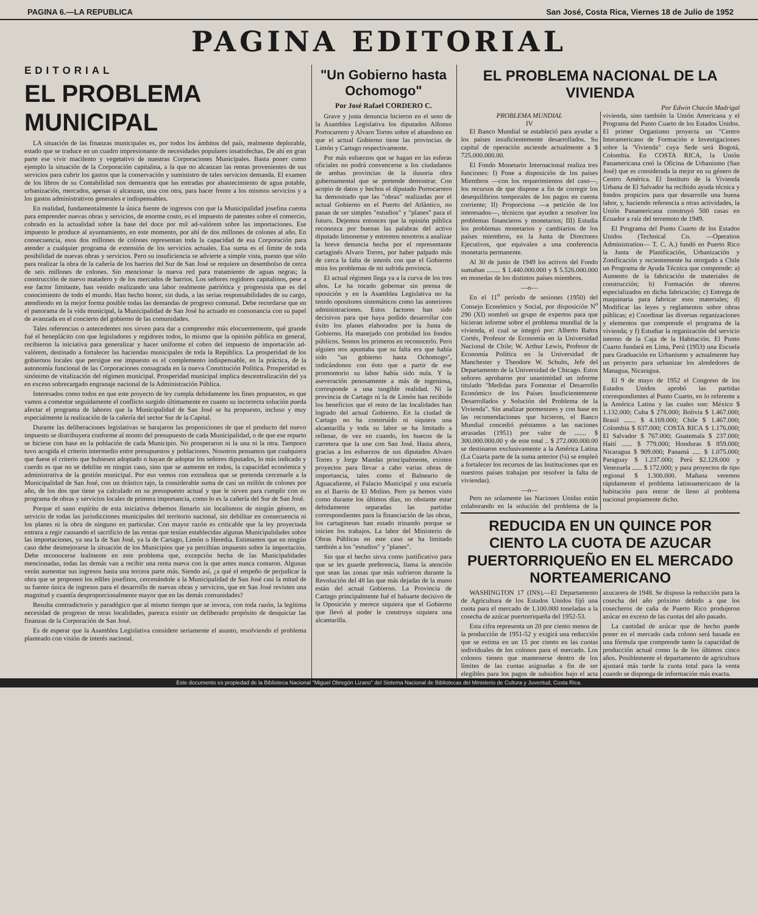PAGINA 6.—LA REPUBLICA San José, Costa Rica, Viernes 18 de Julio de 1952
PAGINA EDITORIAL
EDITORIAL
EL PROBLEMA MUNICIPAL
LA situación de las finanzas municipales es, por todos los ámbitos del país, realmente deplorable, estado que se traduce en un cuadro impresionante de necesidades populares insatisfechas. De ahí en gran parte ese vivir macilento y vegetativo de nuestras Corporaciones Municipales. Basta poner como ejemplo la situación de la Corporación capitalina, a la que no alcanzan las rentas provenientes de sus servicios para cubrir los gastos que la conservación y suministro de tales servicios demanda. El examen de los libros de su Contabilidad nos demuestra que las entradas por abastecimiento de agua potable, urbanización, mercados, apenas si alcanzan, una con otra, para hacer frente a los mismos servicios y a los gastos administrativos generales e indispensables.
En realidad, fundamentalmente la única fuente de ingresos con que la Municipalidad josefina cuenta para emprender nuevas obras y servicios, de enorme costo, es el impuesto de patentes sobre el comercio, cobrado en la actualidad sobre la base del doce por mil ad-valórem sobre las importaciones. Ese impuesto le produce al ayuntamiento, en este momento, por ahí de dos millones de colones al año. En consecuencia, esos dos millones de colones representan toda la capacidad de esa Corporación para atender a cualquier programa de extensión de los servicios actuales. Esa suma es el límite de toda posibilidad de nuevas obras y servicios. Pero su insuficiencia se advierte a simple vista, puesto que sólo para realizar la obra de la cañería de los barrios del Sur de San José se requiere un desembolso de cerca de seis millones de colones. Sin mencionar la nueva red para tratamiento de aguas negras; la construcción de nuevo matadero y de los mercados de barrios. Los señores regidores capitalinos, pese a ese factor limitante, han venido realizando una labor realmente patriótica y progresista que es del conocimiento de todo el mundo. Han hecho honor, sin duda, a las serias responsabilidades de su cargo, atendiendo en la mejor forma posible todas las demandas de progreso comunal. Debe recordarse que en el panorama de la vida municipal, la Municipalidad de San José ha actuado en consonancia con su papel de avanzada en el concierto del gobierno de las comunidades.
Tales referencias o antecedentes nos sirven para dar a comprender más elocuentemente, qué grande fué el beneplácito con que legisladores y regidores todos, lo mismo que la opinión pública en general, recibieron la iniciativa para generalizar y hacer uniforme el cobro del impuesto de importación ad-valórem, destinado a fortalecer las haciendas municipales de toda la República. La prosperidad de los gobiernos locales que persigue ese impuesto es el complemento indispensable, en la práctica, de la autonomía funcional de las Corporaciones consagrada en la nueva Constitución Política. Prosperidad es sinónimo de vitalización del régimen municipal. Prosperidad municipal implica descentralización del ya en exceso sobrecargado engranaje nacional de la Administración Pública.
Interesados como todos en que este proyecto de ley cumpla debidamente los fines propuestos, es que vamos a comentar seguidamente el conflicto surgido últimamente en cuanto su incorrecta solución pueda afectar el programa de labores que la Municipalidad de San José se ha propuesto, incluso y muy especialmente la realización de la cañería del sector Sur de la Capital.
Durante las deliberaciones legislativas se barajaron las proposiciones de que el producto del nuevo impuesto se distribuyera conforme al monto del presupuesto de cada Municipalidad, o de que ese reparto se hiciese con base en la población de cada Municipio. No prosperaron ni la una ni la otra. Tampoco tuvo acogida el criterio intermedio entre presupuestos y poblaciones. Nosotros pensamos que cualquiera que fuese el criterio que hubiesen adoptado o hayan de adoptar los señores diputados, lo más indicado y cuerdo es que no se debilite en ningún caso, sino que se aumente en todos, la capacidad económica y administrativa de la gestión municipal. Por eso vemos con extrañeza que se pretenda cercenarle a la Municipalidad de San José, con un drástico tajo, la considerable suma de casi un millón de colones por año, de los dos que tiene ya calculado en su presupuesto actual y que le sirven para cumplir con su programa de obras y servicios locales de primera importancia, como lo es la cañería del Sur de San José.
Porque el sano espíritu de esta iniciativa debemos llenarlo sin localismos de ningún género, en servicio de todas las jurisdicciones municipales del territorio nacional, sin debilitar en consecuencia ni los planes ni la obra de ninguno en particular. Con mayor razón es criticable que la ley proyectada entrara a regir causando el sacrificio de las rentas que tenían establecidas algunas Municipalidades sobre las importaciones, ya sea la de San José, ya la de Cartago, Limón o Heredia. Estimamos que en ningún caso debe desmejorarse la situación de los Municipios que ya percibían impuesto sobre la importación. Debe reconocerse lealmente en este problema que, excepción hecha de las Municipalidades mencionadas, todas las demás van a recibir una renta nueva con la que antes nunca contaron. Algunas verán aumentar sus ingresos hasta una tercera parte más. Siendo así, ¿a qué el empeño de perjudicar la obra que se proponen los ediles josefinos, cercenándole a la Municipalidad de San José casi la mitad de su fuente única de ingresos para el desarrollo de nuevas obras y servicios, que en San José revisten una magnitud y cuantía desproporcionalmente mayor que en las demás comunidades?
Resulta contradictorio y paradógico que al mismo tiempo que se invoca, con toda razón, la legítima necesidad de progreso de otras localidades, parezca existir un deliberado propósito de desquiciar las finanzas de la Corporación de San José.
Es de esperar que la Asamblea Legislativa considere seriamente el asunto, resolviendo el problema planteado con visión de interés nacional.
"Un Gobierno hasta Ochomogo"
Por José Rafael CORDERO C.
Grave y justa denuncia hicieron en el seno de la Asamblea Legislativa los diputados Alfonso Portocarrero y Alvaro Torres sobre el abandono en que el actual Gobierno tiene las provincias de Limón y Cartago respectivamente.
Por más esfuerzos que se hagan en las esferas oficiales no podrá convencerse a los ciudadanos de ambas provincias de la ilusoria obra gubernamental que se pretende demostrar. Con acopio de datos y hechos el diputado Portocarrero ha demostrado que las "obras" realizadas por el actual Gobierno en el Puerto del Atlántico, no pasan de ser simples "estudios" y "planes" para el futuro. Dejemos entonces que la opinión pública reconozca por buenas las palabras del activo diputado limonense y entremos nosotros a analizar la breve denuncia hecha por el representante cartaginés Alvaro Torres, por haber palpado más de cerca la falta de interés con que el Gobierno mira los problemas de mi sufrida provincia.
El actual régimen llega ya a la curva de los tres años. Le ha tocado gobernar sin prensa de oposición y en la Asamblea Legislativa no ha tenido opositores sistemáticos como las anteriores administraciones. Estos factores han sido decisivos para que haya podido desarrollar con éxito los planes elaborados por la Junta de Gobierno. Ha manejado con probidad los fondos públicos. Somos los primeros en reconocerlo. Pero alguien nos apuntaba que su falta era que había sido "un gobierno hasta Ochomogo", indicándonos con ésto que a partir de ese promontorio su labor había sido nula. Y la aseveración penosamente a más de ingeniosa, corresponde a una tangible realidad. Ni la provincia de Cartago ni la de Limón han recibido los beneficios que el resto de las localidades han logrado del actual Gobierno. En la ciudad de Cartago no ha construído ni siquiera una alcantarilla y toda su labor se ha limitado a rellenar, de vez en cuando, los huecos de la carretera que la une con San José. Hasta ahora, gracias a los esfuerzos de sus diputados Alvaro Torres y Jorge Mandas principalmente, existen proyectos para llevar a cabo varias obras de importancia, tales como el Balneario de Aguacaliente, el Palacio Municipal y una escuela en el Barrio de El Molino. Pero ya hemos visto como durante los últimos días, no obstante estar debidamente separadas las partidas correspondientes para la financiación de las obras, los cartagineses han estado trinando porque se inicien los trabajos. La labor del Ministerio de Obras Públicas en este caso se ha limitado también a los "estudios" y "planes".
Sin que el hecho sirva como justificativo para que se les guarde preferencia, llama la atención que sean las zonas que más sufrieron durante la Revolución del 48 las que más dejadas de la mano están del actual Gobierno. La Provincia de Cartago principalmente fué el baluarte decisivo de la Oposición y merece siquiera que el Gobierno que llevó al poder le construya siquiera una alcantarilla.
EL PROBLEMA NACIONAL DE LA VIVIENDA
Por Edwin Chacón Madrigal
PROBLEMA MUNDIAL
IV
El Banco Mundial se estableció para ayudar a los países insuficientemente desarrollados. Su capital de operación asciende actualmente a $ 725.000.000.00.
El Fondo Monetario Internacional realiza tres funciones: I) Pone a disposición de los países Miembros —con los requerimientos del caso—, los recursos de que dispone a fin de corregir los desequilibrios temporales de los pagos en cuenta corriente; II) Proporciona —a petición de los interesados—, técnicos que ayuden a resolver los problemas financieros y monetarios; III) Estudia los problemas monetarios y cambiarios de los países miembros, en la Junta de Directores Ejecutivos, que equivalen a una conferencia monetaria permanente.
Al 30 de junio de 1949 los activos del Fondo sumaban ........ $ 1.440.000.000 y $ 5.526.000.000 en monedas de los distintos países miembros.
—o—
En el 11<sup>o</sup> período de sesiones (1950) del Consejo Económico y Social, por disposición N<sup>o</sup> 290 (XI) nombró un grupo de expertos para que hicieran informe sobre el problema mundial de la vivienda, el cual se integró por: Alberto Baltra Cortés, Profesor de Economía en la Universidad Nacional de Chile; W. Arthur Lewis, Profesor de Economía Política en la Universidad de Manchester y Theodore W. Schults, Jefe del Departamento de la Universidad de Chicago. Estos señores aprobaron por unanimidad un informe titulado "Medidas para Fomentar el Desarrollo Económico de los Países Insuficientemente Desarrollados y Solución del Problema de la Vivienda". Sin analizar pormenores y con base en las recomendaciones que hicieron, el Banco Mundial concedió préstamos a las naciones atrasadas (1951) por valor de ....... $ 300.000.000.00 y de este total .. $ 272.000.000.00 se destinaron exclusivamente a la América Latina (La Cuarta parte de la suma anterior (¼) se empleó a fortalecer los recursos de las Instituciones que en nuestros países trabajan por resolver la falta de viviendas).
—o—
Pero no solamente las Naciones Unidas están colaborando en la solución del problema de la vivienda, sino también la Unión Americana y el Programa del Punto Cuarto de los Estados Unidos. El primer Organismo proyecta un "Centro Interamericano de Formación e Investigaciones sobre la 'Vivienda" cuya Sede será Bogotá, Colombia. En COSTA RICA, la Unión Panamericana creó la Oficina de Urbanismo (San José) que es considerada la mejor en su género de Centro América. El Instituto de la Vivienda Urbana de El Salvador ha recibido ayuda técnica y fondos propicios para que desarrolle una buena labor, y, haciendo referencia a otras actividades, la Unión Panamericana construyó 500 casas en Ecuador a raíz del terremoto de 1949.
El Programa del Punto Cuarto de los Estados Unidos (Technical Co. —Operation Administration— T. C. A.) fundó en Puerto Rico la Junta de Planificación, Urbanización y Zonificación y recientemente ha otorgado a Chile un Programa de Ayuda Técnica que comprende: a) Aumento de la fabricación de materiales de construcción; b) Formación de obreros especializados en dicha fabricación; c) Entrega de maquinaria para fabricar esos materiales; d) Modificar las leyes y reglamentos sobre obras públicas; e) Coordinar las diversas organizaciones y elementos que comprende el programa de la vivienda; y f) Estudiar la organización del servicio interno de la Caja de la Habitación. El Punto Cuarto fundará en Lima, Perú (1953) una Escuela para Graduación en Urbanismo y actualmente hay un proyecto para urbanizar los alrededores de Managua, Nicaragua.
El 9 de mayo de 1952 el Congreso de los Estados Unidos aprobó las partidas correspondientes al Punto Cuarto, en lo referente a la América Latina y las cuales son: México $ 1.132.000; Cuba $ 278.000; Bolivia $ 1.467.000; Brasil ....... $ 4.169.000; Chile $ 1.467.000; Colombia $ 837.000; COSTA RICA $ 1.176.000; El Salvador $ 767.000; Guatemala $ 237.000; Haití ...... $ 779.000; Honduras $ 859.000; Nicaragua $ 909.000; Panamá ..... $ 1.075.000; Paraguay $ 1.237.000; Perú $2.128.000 y Venezuela ...... $ 172.000; y para proyectos de tipo regional $ 1.300.000. Mañana veremos rápidamente el problema latinoamericano de la habitación para entrar de lleno al problema nacional propiamente dicho.
REDUCIDA EN UN QUINCE POR CIENTO LA CUOTA DE AZUCAR PUERTORRIQUEÑO EN EL MERCADO NORTEAMERICANO
WASHINGTON 17 (INS).—El Departamento de Agricultura de los Estados Unidos fijó una cuota para el mercado de 1.100.000 toneladas a la cosecha de azúcar puertorriqueña del 1952-53.
Esta cifra representa un 20 por ciento menos de la producción de 1951-52 y exigirá una reducción que se estima en un 15 por ciento en las cuotas individuales de los colonos para el mercado. Los colonos tienen que mantenerse dentro de los límites de las cuotas asignadas a fin de ser elegibles para los pagos de subsidios bajo el acta azucarera de 1948. Se dispuso la reducción para la cosecha del año próximo debido a que los cosecheros de caña de Puerto Rico produjeron azúcar en exceso de las cuotas del año pasado.
La cantidad de azúcar que de hecho puede poner en el mercado cada colono será basada en una fórmula que comprende tanto la capacidad de producción actual como la de los últimos cinco años. Posiblemente el departamento de agricultura ajustará más tarde la cuota total para la venta cuando se disponga de información más exacta.
Este documento es propiedad de la Biblioteca Nacional "Miguel Obregón Lizano" del Sistema Nacional de Bibliotecas del Ministerio de Cultura y Juventud, Costa Rica.